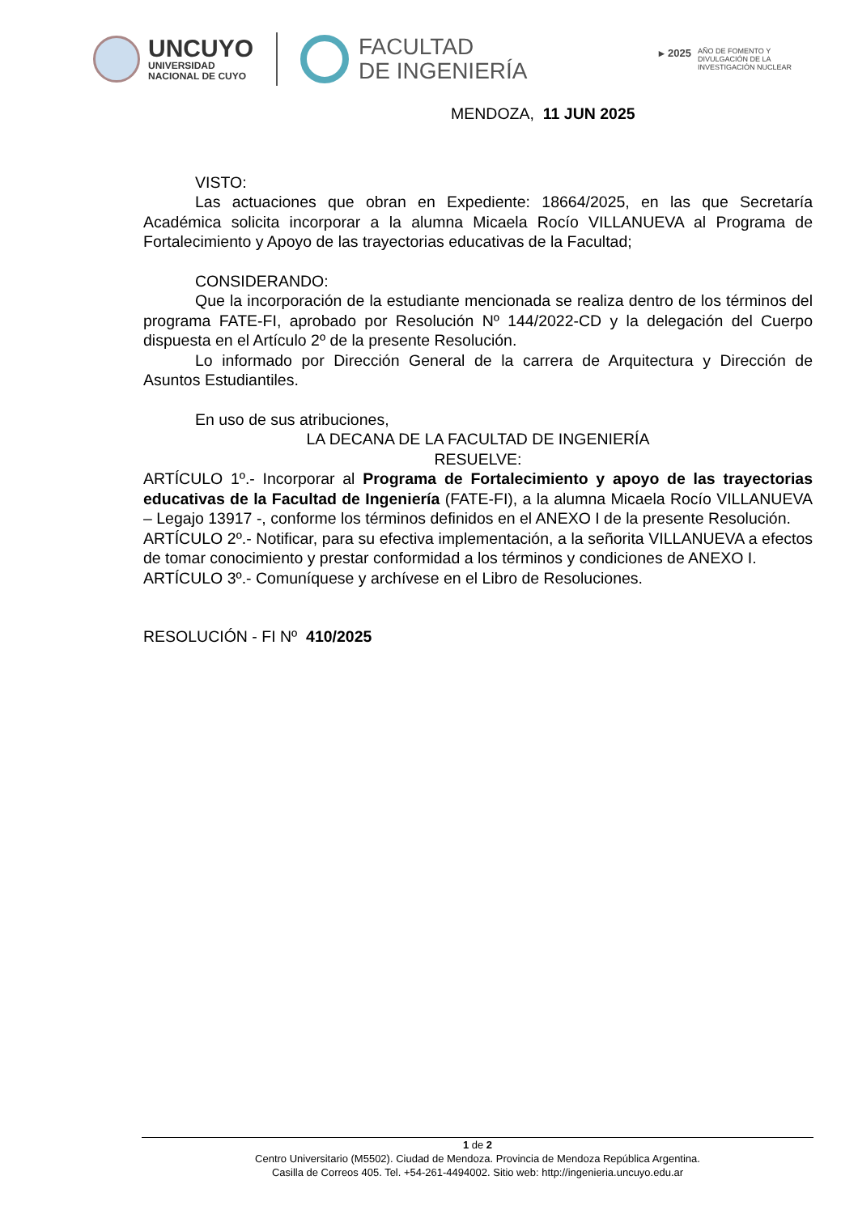UNCUYO
UNIVERSIDAD
NACIONAL DE CUYO
FACULTAD
DE INGENIERÍA
▸ 2025 AÑO DE FOMENTO Y
DIVULGACIÓN DE LA
INVESTIGACIÓN NUCLEAR
MENDOZA, 11 JUN 2025
VISTO:
Las actuaciones que obran en Expediente: 18664/2025, en las que Secretaría Académica solicita incorporar a la alumna Micaela Rocío VILLANUEVA al Programa de Fortalecimiento y Apoyo de las trayectorias educativas de la Facultad;
CONSIDERANDO:
Que la incorporación de la estudiante mencionada se realiza dentro de los términos del programa FATE-FI, aprobado por Resolución Nº 144/2022-CD y la delegación del Cuerpo dispuesta en el Artículo 2º de la presente Resolución.
Lo informado por Dirección General de la carrera de Arquitectura y Dirección de Asuntos Estudiantiles.
En uso de sus atribuciones,
LA DECANA DE LA FACULTAD DE INGENIERÍA
RESUELVE:
ARTÍCULO 1º.- Incorporar al Programa de Fortalecimiento y apoyo de las trayectorias educativas de la Facultad de Ingeniería (FATE-FI), a la alumna Micaela Rocío VILLANUEVA – Legajo 13917 -, conforme los términos definidos en el ANEXO I de la presente Resolución.
ARTÍCULO 2º.- Notificar, para su efectiva implementación, a la señorita VILLANUEVA a efectos de tomar conocimiento y prestar conformidad a los términos y condiciones de ANEXO I.
ARTÍCULO 3º.- Comuníquese y archívese en el Libro de Resoluciones.
RESOLUCIÓN - FI Nº 410/2025
1 de 2
Centro Universitario (M5502). Ciudad de Mendoza. Provincia de Mendoza República Argentina.
Casilla de Correos 405. Tel. +54-261-4494002. Sitio web: http://ingenieria.uncuyo.edu.ar